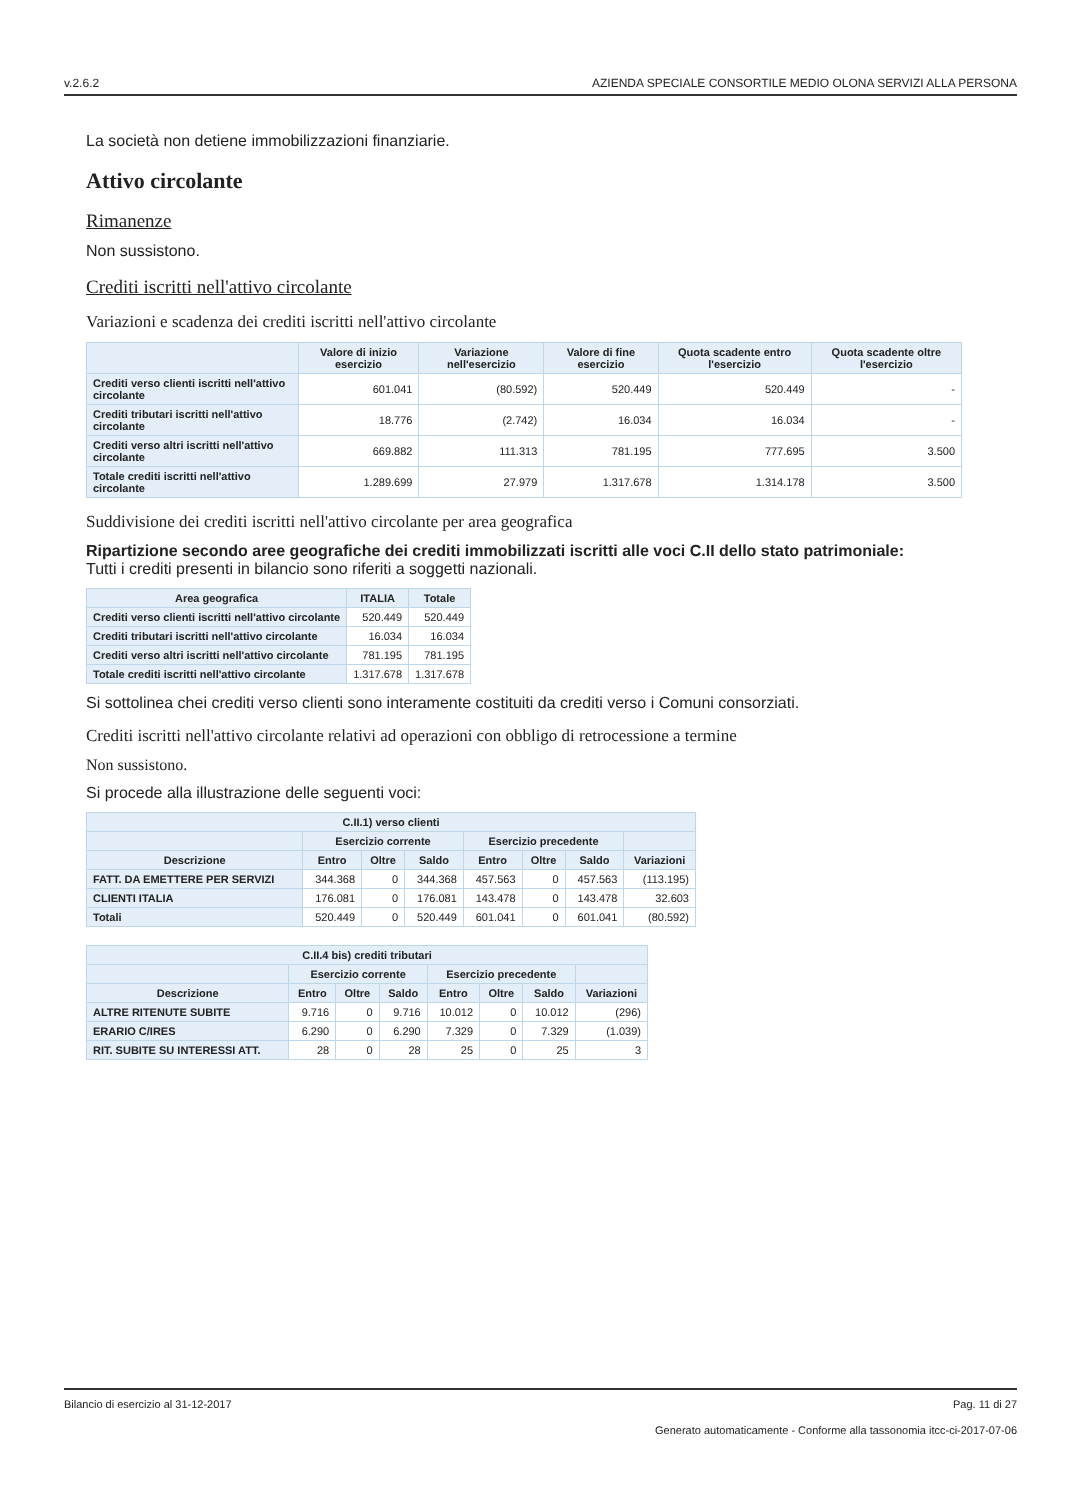v.2.6.2 AZIENDA SPECIALE CONSORTILE MEDIO OLONA SERVIZI ALLA PERSONA
La società non detiene immobilizzazioni finanziarie.
Attivo circolante
Rimanenze
Non sussistono.
Crediti iscritti nell'attivo circolante
Variazioni e scadenza dei crediti iscritti nell'attivo circolante
| | Valore di inizio esercizio | Variazione nell'esercizio | Valore di fine esercizio | Quota scadente entro l'esercizio | Quota scadente oltre l'esercizio |
| --- | --- | --- | --- | --- | --- |
| Crediti verso clienti iscritti nell'attivo circolante | 601.041 | (80.592) | 520.449 | 520.449 | - |
| Crediti tributari iscritti nell'attivo circolante | 18.776 | (2.742) | 16.034 | 16.034 | - |
| Crediti verso altri iscritti nell'attivo circolante | 669.882 | 111.313 | 781.195 | 777.695 | 3.500 |
| Totale crediti iscritti nell'attivo circolante | 1.289.699 | 27.979 | 1.317.678 | 1.314.178 | 3.500 |
Suddivisione dei crediti iscritti nell'attivo circolante per area geografica
Ripartizione secondo aree geografiche dei crediti immobilizzati iscritti alle voci C.II dello stato patrimoniale:
Tutti i crediti presenti in bilancio sono riferiti a soggetti nazionali.
| Area geografica | ITALIA | Totale |
| --- | --- | --- |
| Crediti verso clienti iscritti nell'attivo circolante | 520.449 | 520.449 |
| Crediti tributari iscritti nell'attivo circolante | 16.034 | 16.034 |
| Crediti verso altri iscritti nell'attivo circolante | 781.195 | 781.195 |
| Totale crediti iscritti nell'attivo circolante | 1.317.678 | 1.317.678 |
Si sottolinea chei crediti verso clienti sono interamente costituiti da crediti verso i Comuni consorziati.
Crediti iscritti nell'attivo circolante relativi ad operazioni con obbligo di retrocessione a termine
Non sussistono.
Si procede alla illustrazione delle seguenti voci:
| C.II.1) verso clienti | | | | | | | |
| --- | --- | --- | --- | --- | --- | --- | --- |
| | Esercizio corrente | | | Esercizio precedente | | | |
| Descrizione | Entro | Oltre | Saldo | Entro | Oltre | Saldo | Variazioni |
| FATT. DA EMETTERE PER SERVIZI | 344.368 | 0 | 344.368 | 457.563 | 0 | 457.563 | (113.195) |
| CLIENTI ITALIA | 176.081 | 0 | 176.081 | 143.478 | 0 | 143.478 | 32.603 |
| Totali | 520.449 | 0 | 520.449 | 601.041 | 0 | 601.041 | (80.592) |
| C.II.4 bis) crediti tributari | | | | | | | |
| --- | --- | --- | --- | --- | --- | --- | --- |
| | Esercizio corrente | | | Esercizio precedente | | | |
| Descrizione | Entro | Oltre | Saldo | Entro | Oltre | Saldo | Variazioni |
| ALTRE RITENUTE SUBITE | 9.716 | 0 | 9.716 | 10.012 | 0 | 10.012 | (296) |
| ERARIO C/IRES | 6.290 | 0 | 6.290 | 7.329 | 0 | 7.329 | (1.039) |
| RIT. SUBITE SU INTERESSI ATT. | 28 | 0 | 28 | 25 | 0 | 25 | 3 |
Bilancio di esercizio al 31-12-2017 Pag. 11 di 27
Generato automaticamente - Conforme alla tassonomia itcc-ci-2017-07-06